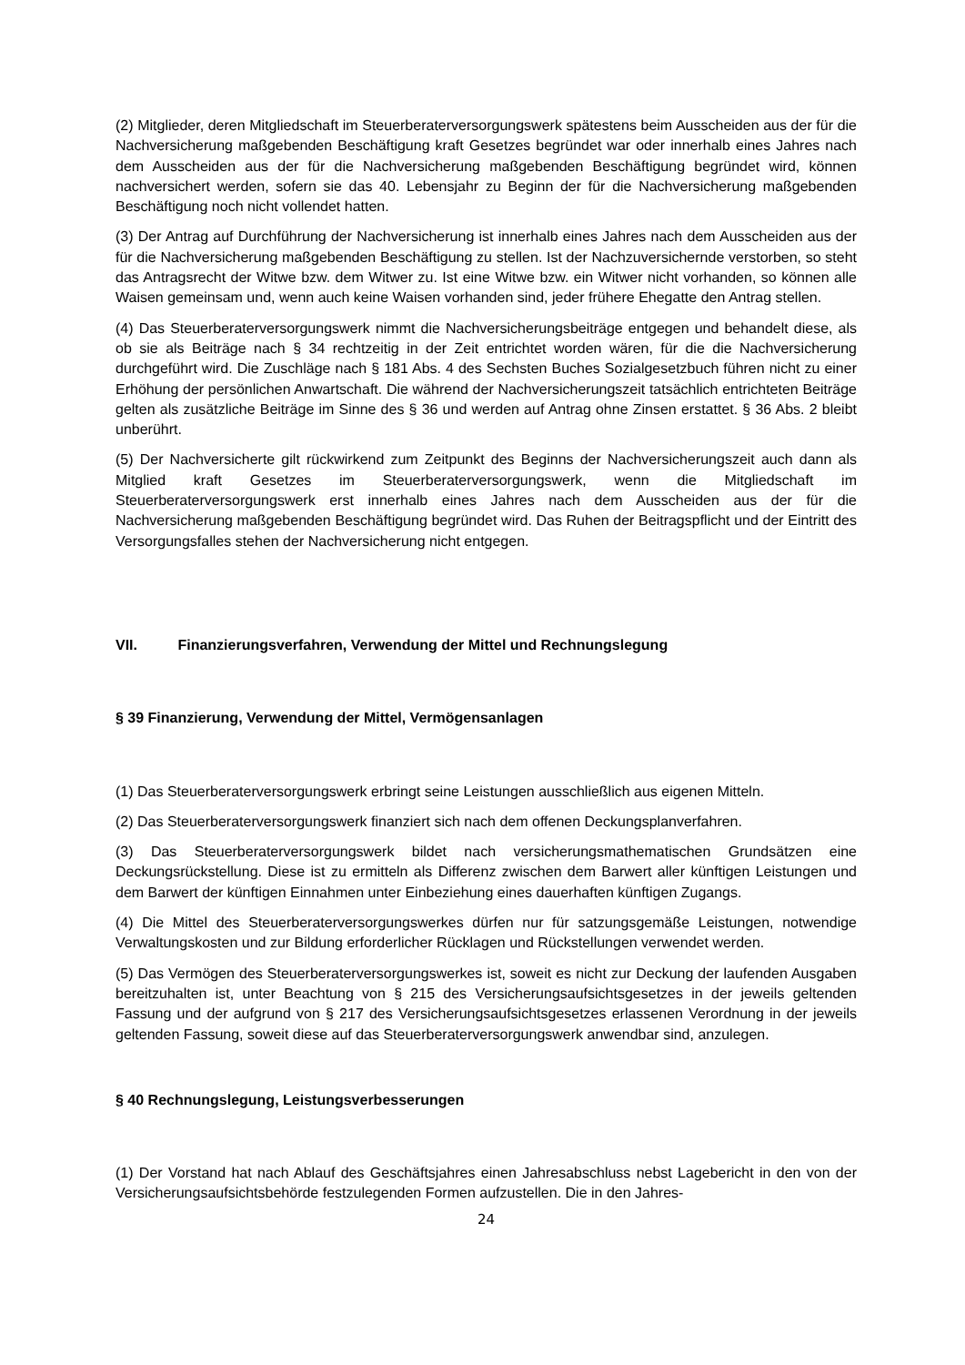(2) Mitglieder, deren Mitgliedschaft im Steuerberaterversorgungswerk spätestens beim Ausscheiden aus der für die Nachversicherung maßgebenden Beschäftigung kraft Gesetzes begründet war oder innerhalb eines Jahres nach dem Ausscheiden aus der für die Nachversicherung maßgebenden Beschäftigung begründet wird, können nachversichert werden, sofern sie das 40. Lebensjahr zu Beginn der für die Nachversicherung maßgebenden Beschäftigung noch nicht vollendet hatten.
(3) Der Antrag auf Durchführung der Nachversicherung ist innerhalb eines Jahres nach dem Ausscheiden aus der für die Nachversicherung maßgebenden Beschäftigung zu stellen. Ist der Nachzuversichernde verstorben, so steht das Antragsrecht der Witwe bzw. dem Witwer zu. Ist eine Witwe bzw. ein Witwer nicht vorhanden, so können alle Waisen gemeinsam und, wenn auch keine Waisen vorhanden sind, jeder frühere Ehegatte den Antrag stellen.
(4) Das Steuerberaterversorgungswerk nimmt die Nachversicherungsbeiträge entgegen und behandelt diese, als ob sie als Beiträge nach § 34 rechtzeitig in der Zeit entrichtet worden wären, für die die Nachversicherung durchgeführt wird. Die Zuschläge nach § 181 Abs. 4 des Sechsten Buches Sozialgesetzbuch führen nicht zu einer Erhöhung der persönlichen Anwartschaft. Die während der Nachversicherungszeit tatsächlich entrichteten Beiträge gelten als zusätzliche Beiträge im Sinne des § 36 und werden auf Antrag ohne Zinsen erstattet. § 36 Abs. 2 bleibt unberührt.
(5) Der Nachversicherte gilt rückwirkend zum Zeitpunkt des Beginns der Nachversicherungszeit auch dann als Mitglied kraft Gesetzes im Steuerberaterversorgungswerk, wenn die Mitgliedschaft im Steuerberaterversorgungswerk erst innerhalb eines Jahres nach dem Ausscheiden aus der für die Nachversicherung maßgebenden Beschäftigung begründet wird. Das Ruhen der Beitragspflicht und der Eintritt des Versorgungsfalles stehen der Nachversicherung nicht entgegen.
VII. Finanzierungsverfahren, Verwendung der Mittel und Rechnungslegung
§ 39 Finanzierung, Verwendung der Mittel, Vermögensanlagen
(1) Das Steuerberaterversorgungswerk erbringt seine Leistungen ausschließlich aus eigenen Mitteln.
(2) Das Steuerberaterversorgungswerk finanziert sich nach dem offenen Deckungsplanverfahren.
(3) Das Steuerberaterversorgungswerk bildet nach versicherungsmathematischen Grundsätzen eine Deckungsrückstellung. Diese ist zu ermitteln als Differenz zwischen dem Barwert aller künftigen Leistungen und dem Barwert der künftigen Einnahmen unter Einbeziehung eines dauerhaften künftigen Zugangs.
(4) Die Mittel des Steuerberaterversorgungswerkes dürfen nur für satzungsgemäße Leistungen, notwendige Verwaltungskosten und zur Bildung erforderlicher Rücklagen und Rückstellungen verwendet werden.
(5) Das Vermögen des Steuerberaterversorgungswerkes ist, soweit es nicht zur Deckung der laufenden Ausgaben bereitzuhalten ist, unter Beachtung von § 215 des Versicherungsaufsichtsgesetzes in der jeweils geltenden Fassung und der aufgrund von § 217 des Versicherungsaufsichtsgesetzes erlassenen Verordnung in der jeweils geltenden Fassung, soweit diese auf das Steuerberaterversorgungswerk anwendbar sind, anzulegen.
§ 40 Rechnungslegung, Leistungsverbesserungen
(1) Der Vorstand hat nach Ablauf des Geschäftsjahres einen Jahresabschluss nebst Lagebericht in den von der Versicherungsaufsichtsbehörde festzulegenden Formen aufzustellen. Die in den Jahres-
24